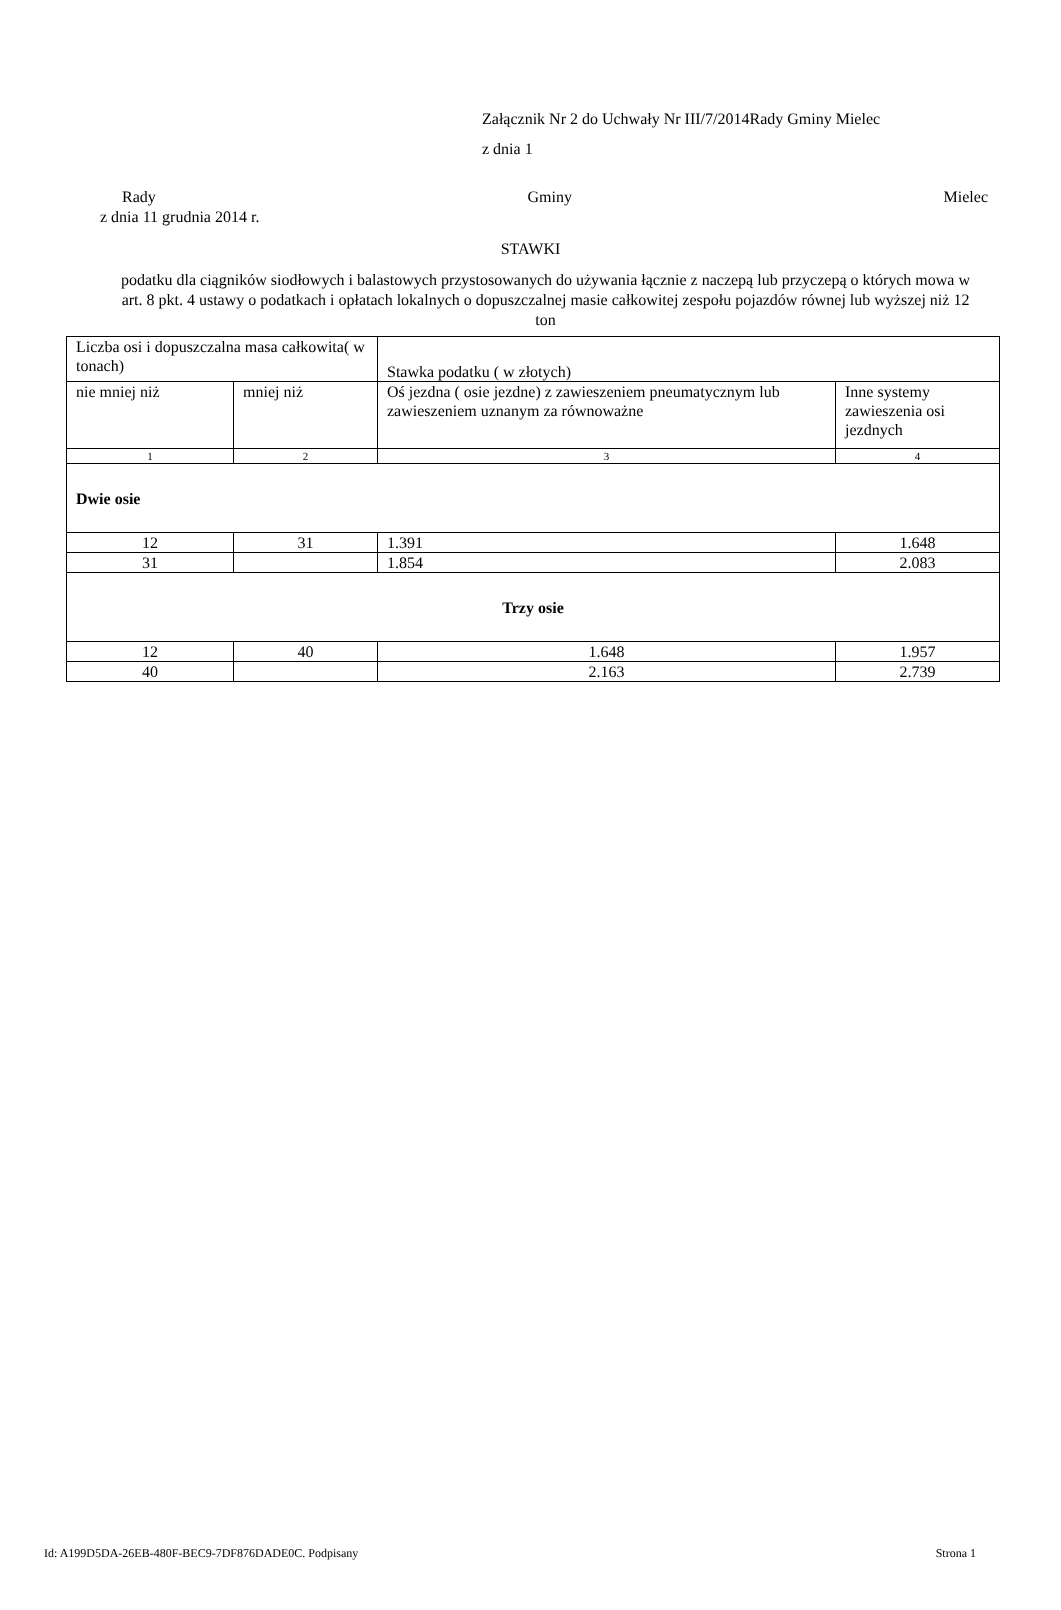Załącznik Nr 2 do Uchwały Nr III/7/2014Rady Gminy Mielec
z dnia 1
Rady Gminy Mielec
z dnia 11 grudnia 2014 r.
STAWKI
podatku dla ciągników siodłowych i balastowych przystosowanych do używania łącznie z naczepą lub przyczepą o których mowa w art. 8 pkt. 4 ustawy o podatkach i opłatach lokalnych o dopuszczalnej masie całkowitej zespołu pojazdów równej lub wyższej niż 12 ton
| Liczba osi i dopuszczalna masa całkowita( w tonach) | | Stawka podatku ( w złotych) | |
| nie mniej niż | mniej niż | Oś jezdna ( osie jezdne) z zawieszeniem pneumatycznym lub zawieszeniem uznanym za równoważne | Inne systemy zawieszenia osi jezdnych |
| 1 | 2 | 3 | 4 |
| Dwie osie | | | |
| 12 | 31 | 1.391 | 1.648 |
| 31 | | 1.854 | 2.083 |
| Trzy osie | | | |
| 12 | 40 | 1.648 | 1.957 |
| 40 | | 2.163 | 2.739 |
Id: A199D5DA-26EB-480F-BEC9-7DF876DADE0C. Podpisany Strona 1